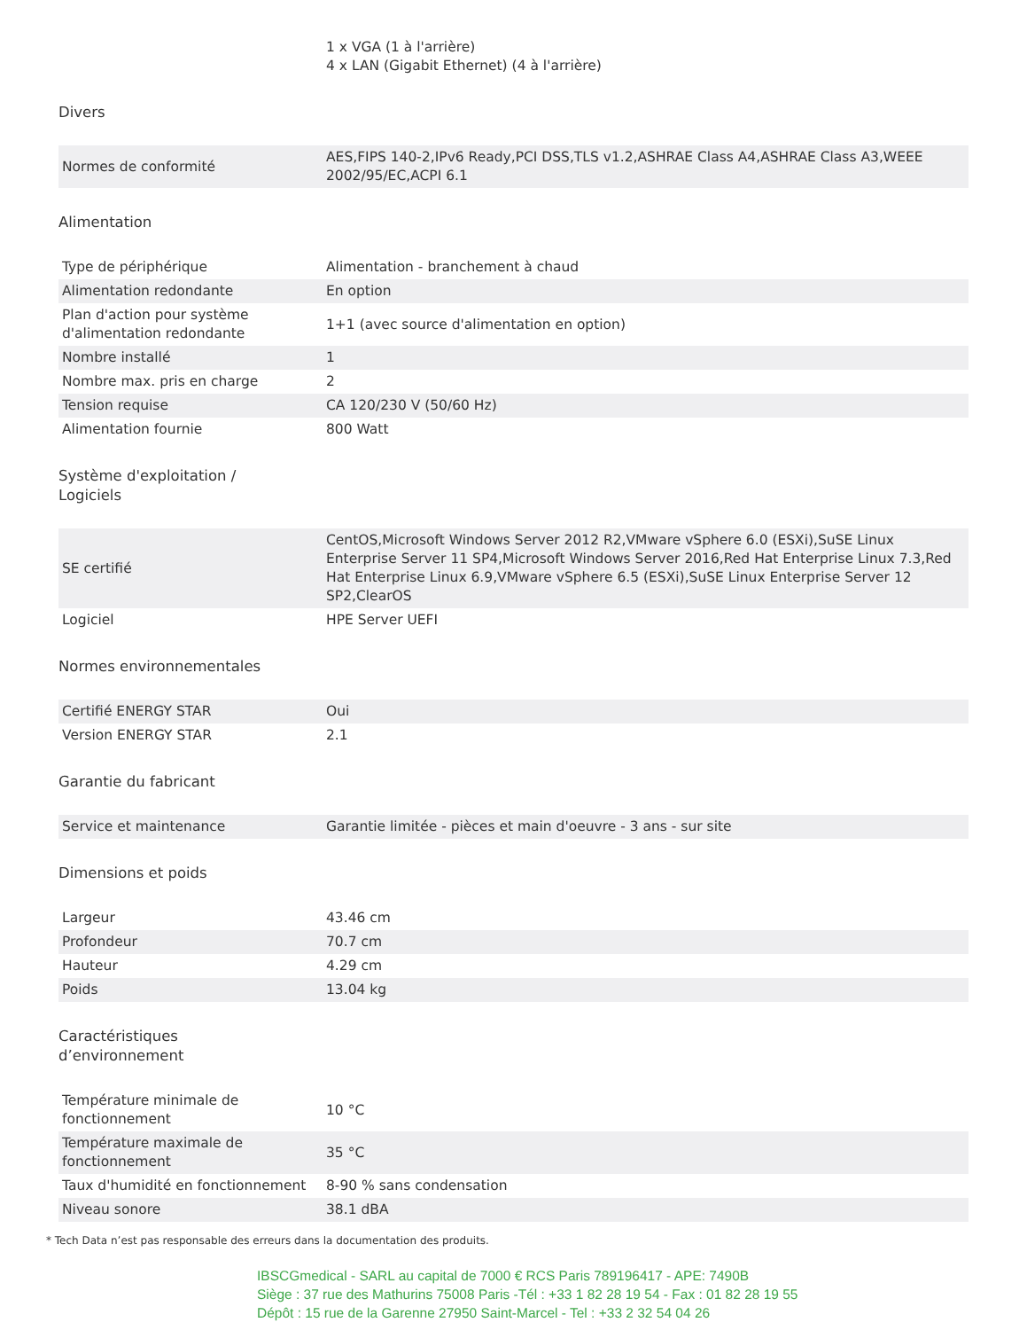| | 1 x VGA (1 à l'arrière) 4 x LAN (Gigabit Ethernet) (4 à l'arrière) |
Divers
| Normes de conformité | AES,FIPS 140-2,IPv6 Ready,PCI DSS,TLS v1.2,ASHRAE Class A4,ASHRAE Class A3,WEEE 2002/95/EC,ACPI 6.1 |
Alimentation
| Type de périphérique | Alimentation - branchement à chaud |
| Alimentation redondante | En option |
| Plan d'action pour système d'alimentation redondante | 1+1 (avec source d'alimentation en option) |
| Nombre installé | 1 |
| Nombre max. pris en charge | 2 |
| Tension requise | CA 120/230 V (50/60 Hz) |
| Alimentation fournie | 800 Watt |
Système d'exploitation / Logiciels
| SE certifié | CentOS,Microsoft Windows Server 2012 R2,VMware vSphere 6.0 (ESXi),SuSE Linux Enterprise Server 11 SP4,Microsoft Windows Server 2016,Red Hat Enterprise Linux 7.3,Red Hat Enterprise Linux 6.9,VMware vSphere 6.5 (ESXi),SuSE Linux Enterprise Server 12 SP2,ClearOS |
| Logiciel | HPE Server UEFI |
Normes environnementales
| Certifié ENERGY STAR | Oui |
| Version ENERGY STAR | 2.1 |
Garantie du fabricant
| Service et maintenance | Garantie limitée - pièces et main d'oeuvre - 3 ans - sur site |
Dimensions et poids
| Largeur | 43.46 cm |
| Profondeur | 70.7 cm |
| Hauteur | 4.29 cm |
| Poids | 13.04 kg |
Caractéristiques d’environnement
| Température minimale de fonctionnement | 10 °C |
| Température maximale de fonctionnement | 35 °C |
| Taux d'humidité en fonctionnement | 8-90 % sans condensation |
| Niveau sonore | 38.1 dBA |
* Tech Data n’est pas responsable des erreurs dans la documentation des produits.
IBSCGmedical - SARL au capital de 7000 € RCS Paris 789196417 - APE: 7490B
Siège : 37 rue des Mathurins 75008 Paris -Tél : +33 1 82 28 19 54 - Fax : 01 82 28 19 55
Dépôt : 15 rue de la Garenne 27950 Saint-Marcel - Tel : +33 2 32 54 04 26